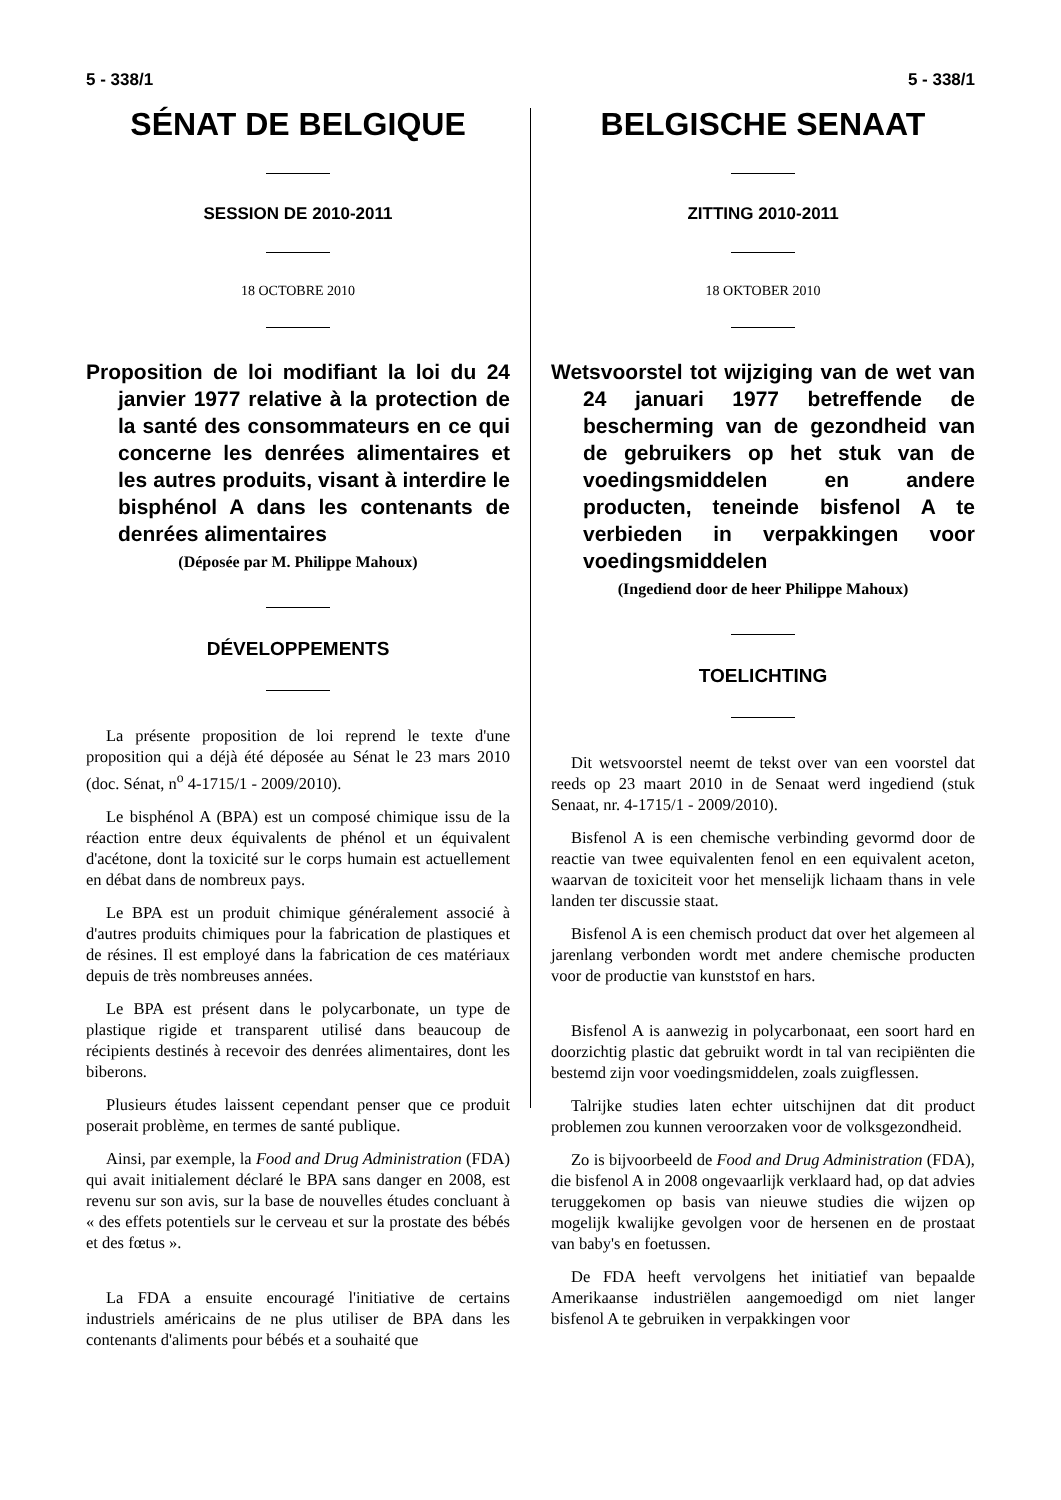5 - 338/1 5 - 338/1
SÉNAT DE BELGIQUE
SESSION DE 2010-2011
18 OCTOBRE 2010
Proposition de loi modifiant la loi du 24 janvier 1977 relative à la protection de la santé des consommateurs en ce qui concerne les denrées alimentaires et les autres produits, visant à interdire le bisphénol A dans les contenants de denrées alimentaires
(Déposée par M. Philippe Mahoux)
DÉVELOPPEMENTS
La présente proposition de loi reprend le texte d'une proposition qui a déjà été déposée au Sénat le 23 mars 2010 (doc. Sénat, n<sup>o</sup> 4-1715/1 - 2009/2010).
Le bisphénol A (BPA) est un composé chimique issu de la réaction entre deux équivalents de phénol et un équivalent d'acétone, dont la toxicité sur le corps humain est actuellement en débat dans de nombreux pays.
Le BPA est un produit chimique généralement associé à d'autres produits chimiques pour la fabrication de plastiques et de résines. Il est employé dans la fabrication de ces matériaux depuis de très nombreuses années.
Le BPA est présent dans le polycarbonate, un type de plastique rigide et transparent utilisé dans beaucoup de récipients destinés à recevoir des denrées alimentaires, dont les biberons.
Plusieurs études laissent cependant penser que ce produit poserait problème, en termes de santé publique.
Ainsi, par exemple, la Food and Drug Administration (FDA) qui avait initialement déclaré le BPA sans danger en 2008, est revenu sur son avis, sur la base de nouvelles études concluant à « des effets potentiels sur le cerveau et sur la prostate des bébés et des fœtus ».
La FDA a ensuite encouragé l'initiative de certains industriels américains de ne plus utiliser de BPA dans les contenants d'aliments pour bébés et a souhaité que
BELGISCHE SENAAT
ZITTING 2010-2011
18 OKTOBER 2010
Wetsvoorstel tot wijziging van de wet van 24 januari 1977 betreffende de bescherming van de gezondheid van de gebruikers op het stuk van de voedingsmiddelen en andere producten, teneinde bisfenol A te verbieden in verpakkingen voor voedingsmiddelen
(Ingediend door de heer Philippe Mahoux)
TOELICHTING
Dit wetsvoorstel neemt de tekst over van een voorstel dat reeds op 23 maart 2010 in de Senaat werd ingediend (stuk Senaat, nr. 4-1715/1 - 2009/2010).
Bisfenol A is een chemische verbinding gevormd door de reactie van twee equivalenten fenol en een equivalent aceton, waarvan de toxiciteit voor het menselijk lichaam thans in vele landen ter discussie staat.
Bisfenol A is een chemisch product dat over het algemeen al jarenlang verbonden wordt met andere chemische producten voor de productie van kunststof en hars.
Bisfenol A is aanwezig in polycarbonaat, een soort hard en doorzichtig plastic dat gebruikt wordt in tal van recipiënten die bestemd zijn voor voedingsmiddelen, zoals zuigflessen.
Talrijke studies laten echter uitschijnen dat dit product problemen zou kunnen veroorzaken voor de volksgezondheid.
Zo is bijvoorbeeld de Food and Drug Administration (FDA), die bisfenol A in 2008 ongevaarlijk verklaard had, op dat advies teruggekomen op basis van nieuwe studies die wijzen op mogelijk kwalijke gevolgen voor de hersenen en de prostaat van baby's en foetussen.
De FDA heeft vervolgens het initiatief van bepaalde Amerikaanse industriëlen aangemoedigd om niet langer bisfenol A te gebruiken in verpakkingen voor